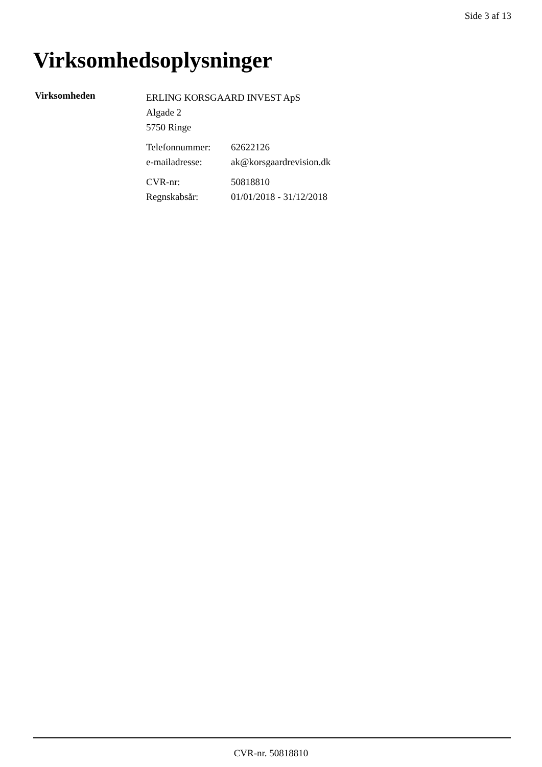Side 3 af 13
Virksomhedsoplysninger
Virksomheden
ERLING KORSGAARD INVEST ApS
Algade 2
5750 Ringe
Telefonnummer: 62622126
e-mailadresse: ak@korsgaardrevision.dk
CVR-nr: 50818810
Regnskabsår: 01/01/2018 - 31/12/2018
CVR-nr. 50818810